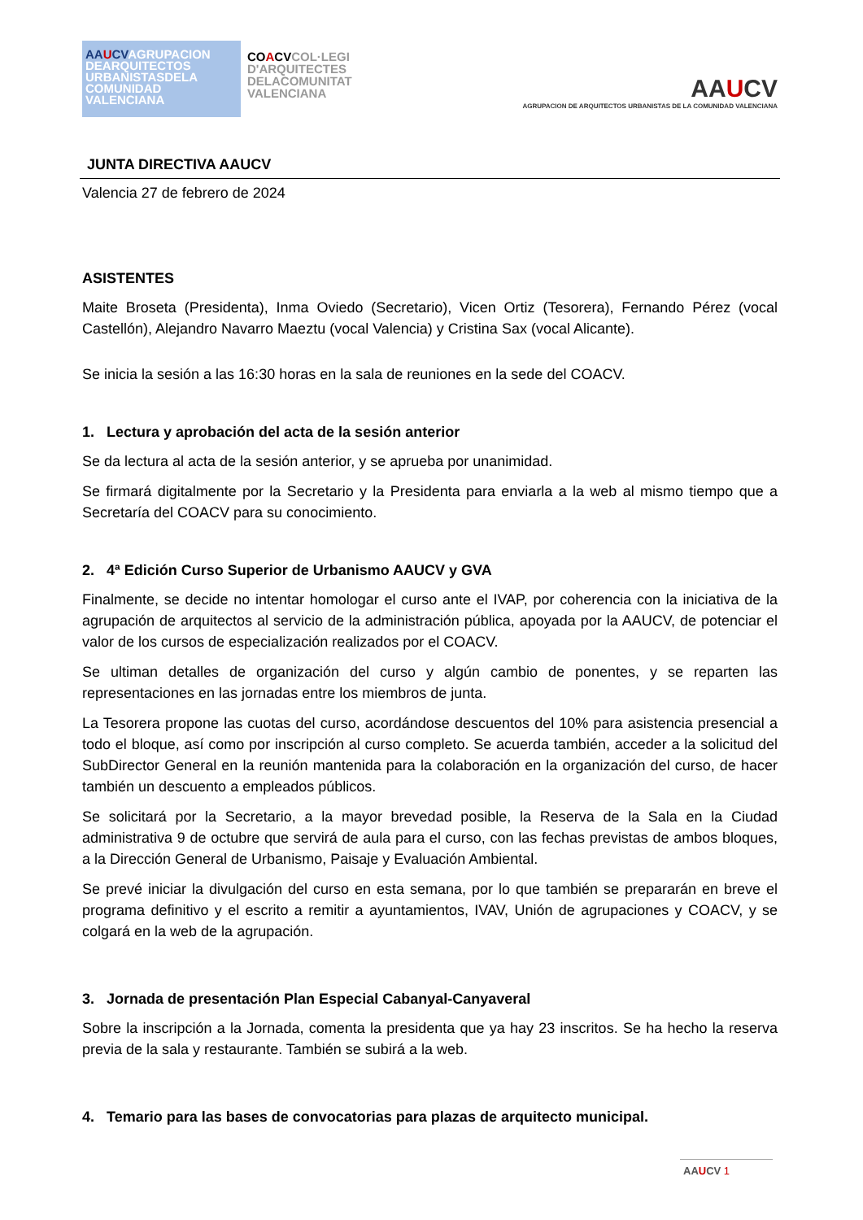AAUCVAGRUPACION DEARQUITECTOS URBANISTASDELA COMUNIDAD VALENCIANA
COACVCOL·LEGI D'ARQUITECTES DELACOMUNITAT VALENCIANA
AAUCV
AGRUPACION DE ARQUITECTOS URBANISTAS DE LA COMUNIDAD VALENCIANA
JUNTA DIRECTIVA AAUCV
Valencia 27 de febrero de 2024
ASISTENTES
Maite Broseta (Presidenta), Inma Oviedo (Secretario), Vicen Ortiz (Tesorera), Fernando Pérez (vocal Castellón), Alejandro Navarro Maeztu (vocal Valencia) y Cristina Sax (vocal Alicante).
Se inicia la sesión a las 16:30 horas en la sala de reuniones en la sede del COACV.
1. Lectura y aprobación del acta de la sesión anterior
Se da lectura al acta de la sesión anterior, y se aprueba por unanimidad.
Se firmará digitalmente por la Secretario y la Presidenta para enviarla a la web al mismo tiempo que a Secretaría del COACV para su conocimiento.
2. 4ª Edición Curso Superior de Urbanismo AAUCV y GVA
Finalmente, se decide no intentar homologar el curso ante el IVAP, por coherencia con la iniciativa de la agrupación de arquitectos al servicio de la administración pública, apoyada por la AAUCV, de potenciar el valor de los cursos de especialización realizados por el COACV.
Se ultiman detalles de organización del curso y algún cambio de ponentes, y se reparten las representaciones en las jornadas entre los miembros de junta.
La Tesorera propone las cuotas del curso, acordándose descuentos del 10% para asistencia presencial a todo el bloque, así como por inscripción al curso completo. Se acuerda también, acceder a la solicitud del SubDirector General en la reunión mantenida para la colaboración en la organización del curso, de hacer también un descuento a empleados públicos.
Se solicitará por la Secretario, a la mayor brevedad posible, la Reserva de la Sala en la Ciudad administrativa 9 de octubre que servirá de aula para el curso, con las fechas previstas de ambos bloques, a la Dirección General de Urbanismo, Paisaje y Evaluación Ambiental.
Se prevé iniciar la divulgación del curso en esta semana, por lo que también se prepararán en breve el programa definitivo y el escrito a remitir a ayuntamientos, IVAV, Unión de agrupaciones y COACV, y se colgará en la web de la agrupación.
3. Jornada de presentación Plan Especial Cabanyal-Canyaveral
Sobre la inscripción a la Jornada, comenta la presidenta que ya hay 23 inscritos. Se ha hecho la reserva previa de la sala y restaurante. También se subirá a la web.
4. Temario para las bases de convocatorias para plazas de arquitecto municipal.
AAUCV 1